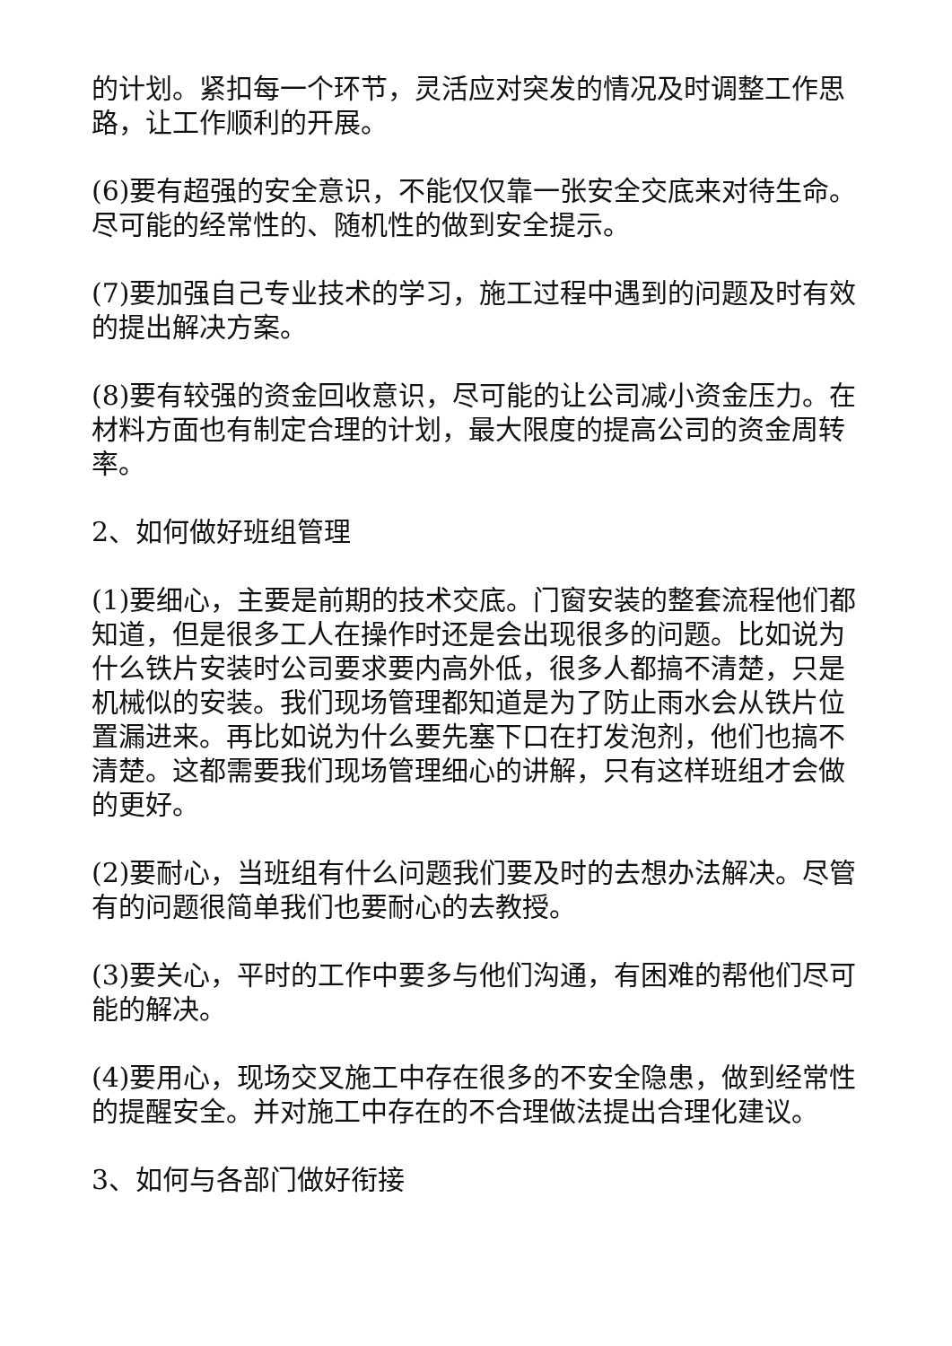的计划。紧扣每一个环节，灵活应对突发的情况及时调整工作思路，让工作顺利的开展。
(6)要有超强的安全意识，不能仅仅靠一张安全交底来对待生命。尽可能的经常性的、随机性的做到安全提示。
(7)要加强自己专业技术的学习，施工过程中遇到的问题及时有效的提出解决方案。
(8)要有较强的资金回收意识，尽可能的让公司减小资金压力。在材料方面也有制定合理的计划，最大限度的提高公司的资金周转率。
2、如何做好班组管理
(1)要细心，主要是前期的技术交底。门窗安装的整套流程他们都知道，但是很多工人在操作时还是会出现很多的问题。比如说为什么铁片安装时公司要求要内高外低，很多人都搞不清楚，只是机械似的安装。我们现场管理都知道是为了防止雨水会从铁片位置漏进来。再比如说为什么要先塞下口在打发泡剂，他们也搞不清楚。这都需要我们现场管理细心的讲解，只有这样班组才会做的更好。
(2)要耐心，当班组有什么问题我们要及时的去想办法解决。尽管有的问题很简单我们也要耐心的去教授。
(3)要关心，平时的工作中要多与他们沟通，有困难的帮他们尽可能的解决。
(4)要用心，现场交叉施工中存在很多的不安全隐患，做到经常性的提醒安全。并对施工中存在的不合理做法提出合理化建议。
3、如何与各部门做好衔接